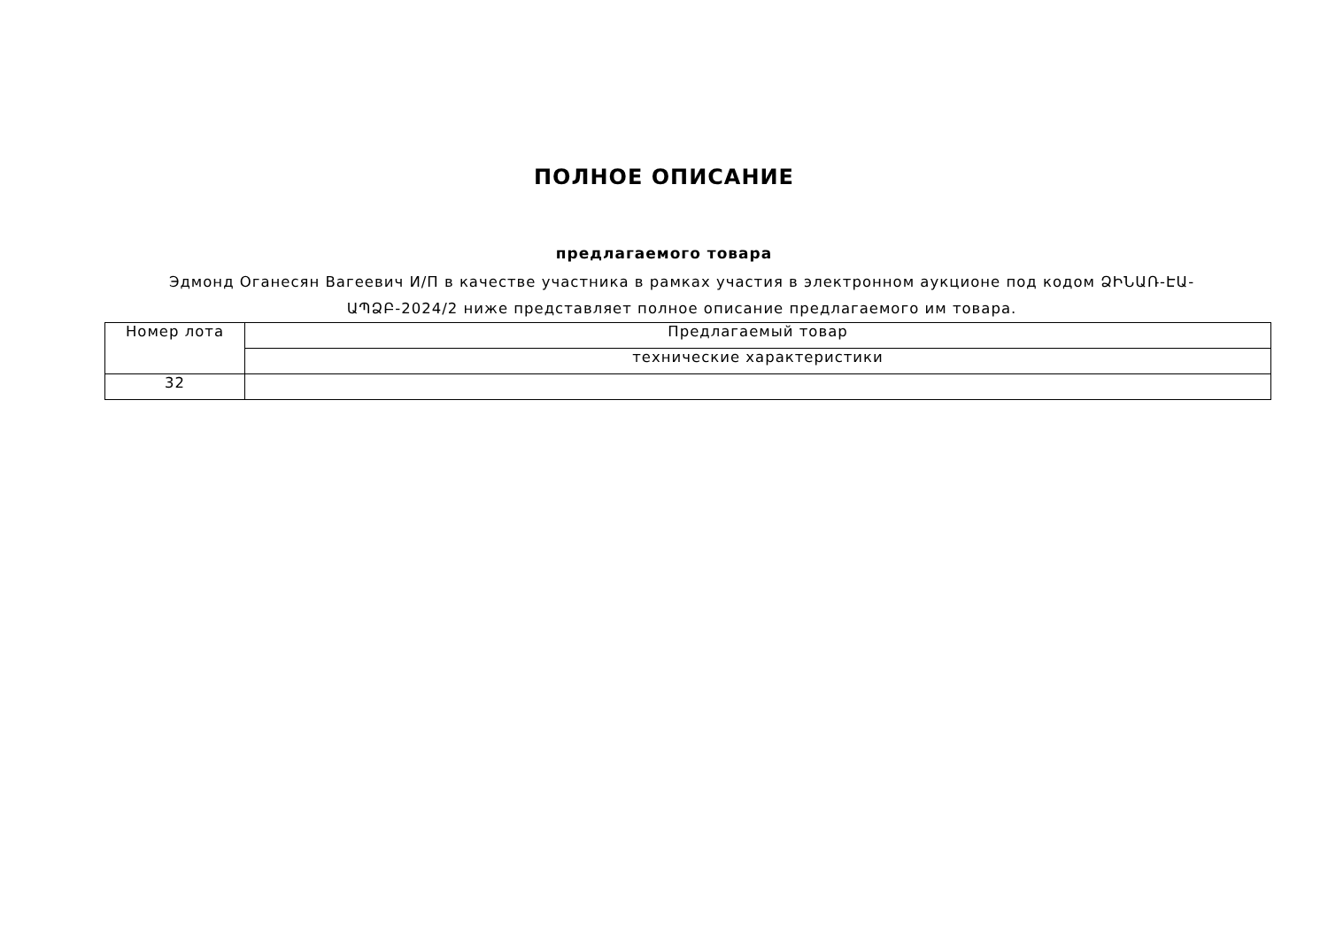ПОЛНОЕ ОПИСАНИЕ
предлагаемого товара
Эдмонд Оганесян Вагеевич И/П в качестве участника в рамках участия в электронном аукционе под кодом ՁԻՆԱՌ-ԷԱ-ԱՊՁԲ-2024/2 ниже представляет полное описание предлагаемого им товара.
| Номер лота | Предлагаемый товар |
| | технические характеристики |
| 32 | |